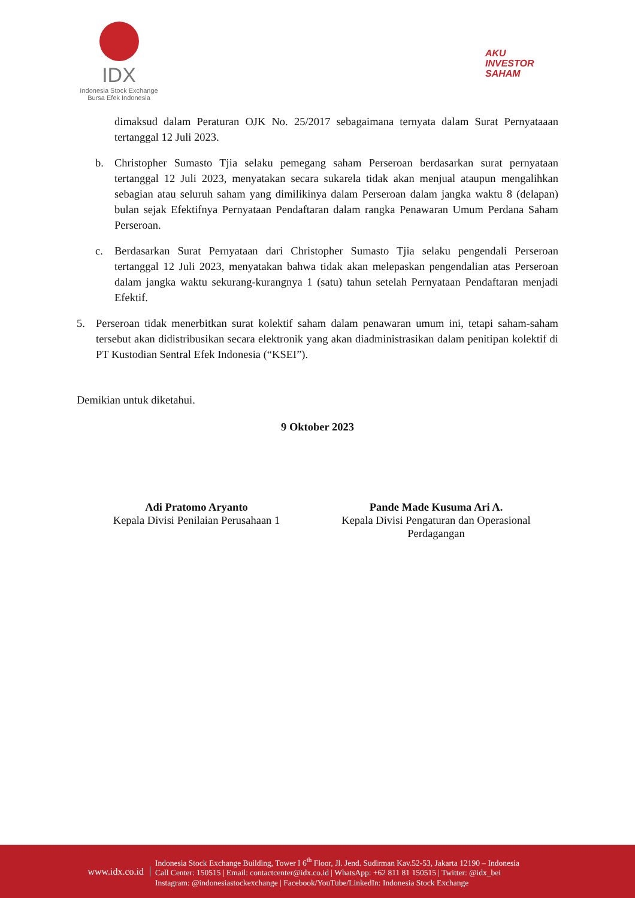IDX
Indonesia Stock Exchange
Bursa Efek Indonesia
AKU
INVESTOR
SAHAM
dimaksud dalam Peraturan OJK No. 25/2017 sebagaimana ternyata dalam Surat Pernyataaan tertanggal 12 Juli 2023.
b. Christopher Sumasto Tjia selaku pemegang saham Perseroan berdasarkan surat pernyataan tertanggal 12 Juli 2023, menyatakan secara sukarela tidak akan menjual ataupun mengalihkan sebagian atau seluruh saham yang dimilikinya dalam Perseroan dalam jangka waktu 8 (delapan) bulan sejak Efektifnya Pernyataan Pendaftaran dalam rangka Penawaran Umum Perdana Saham Perseroan.
c. Berdasarkan Surat Pernyataan dari Christopher Sumasto Tjia selaku pengendali Perseroan tertanggal 12 Juli 2023, menyatakan bahwa tidak akan melepaskan pengendalian atas Perseroan dalam jangka waktu sekurang-kurangnya 1 (satu) tahun setelah Pernyataan Pendaftaran menjadi Efektif.
5. Perseroan tidak menerbitkan surat kolektif saham dalam penawaran umum ini, tetapi saham-saham tersebut akan didistribusikan secara elektronik yang akan diadministrasikan dalam penitipan kolektif di PT Kustodian Sentral Efek Indonesia (“KSEI”).
Demikian untuk diketahui.
9 Oktober 2023
Adi Pratomo Aryanto
Kepala Divisi Penilaian Perusahaan 1
Pande Made Kusuma Ari A.
Kepala Divisi Pengaturan dan Operasional
Perdagangan
www.idx.co.id
Indonesia Stock Exchange Building, Tower I 6<sup>th</sup> Floor, Jl. Jend. Sudirman Kav.52-53, Jakarta 12190 – Indonesia
Call Center: 150515 | Email: contactcenter@idx.co.id | WhatsApp: +62 811 81 150515 | Twitter: @idx_bei
Instagram: @indonesiastockexchange | Facebook/YouTube/LinkedIn: Indonesia Stock Exchange